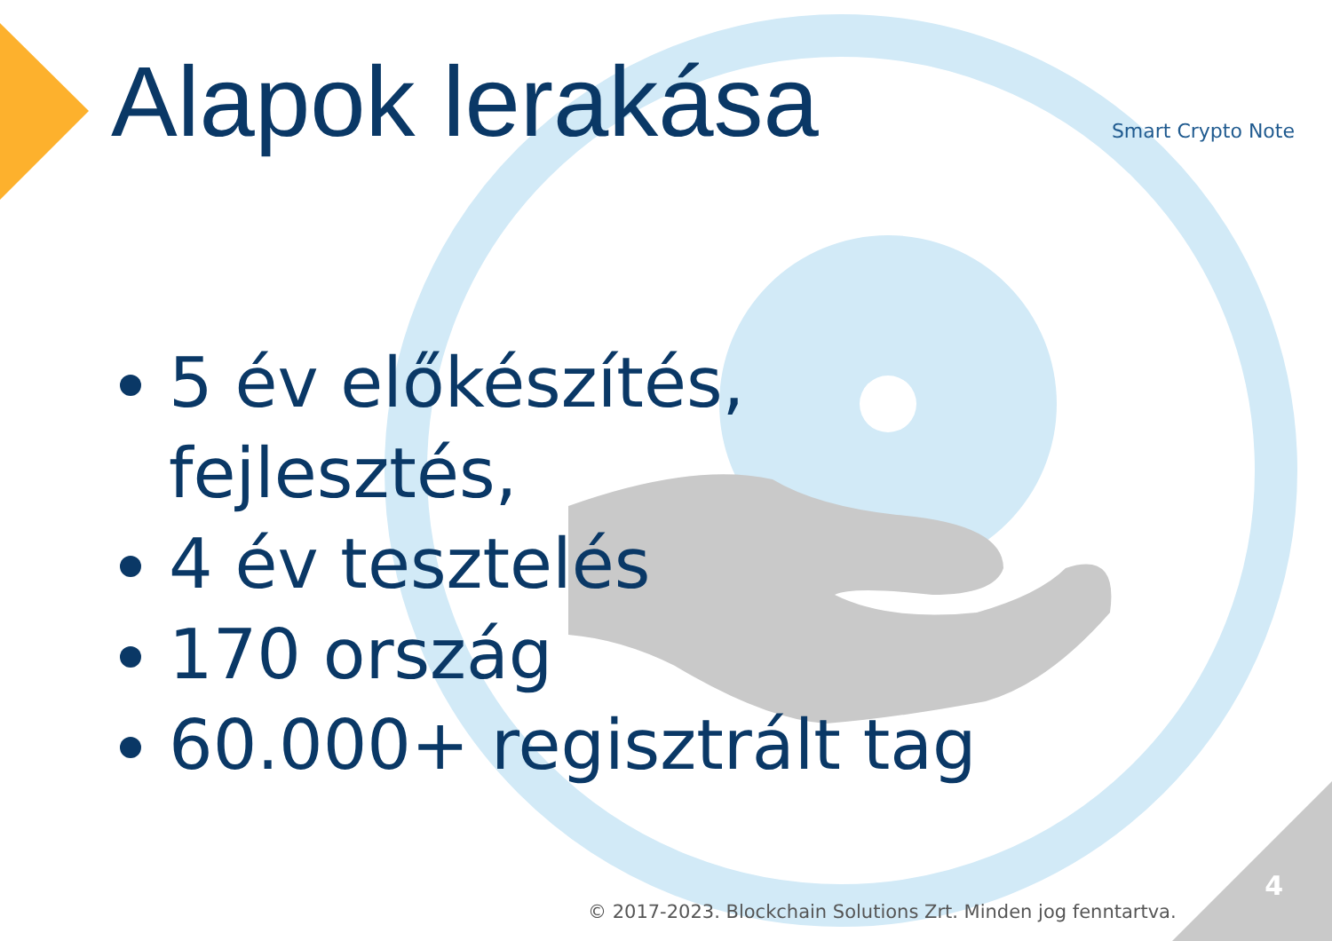Alapok lerakása Smart Crypto Note
5 év előkészítés,
fejlesztés,
4 év tesztelés
170 ország
60.000+ regisztrált tag
© 2017-2023. Blockchain Solutions Zrt. Minden jog fenntartva.
4